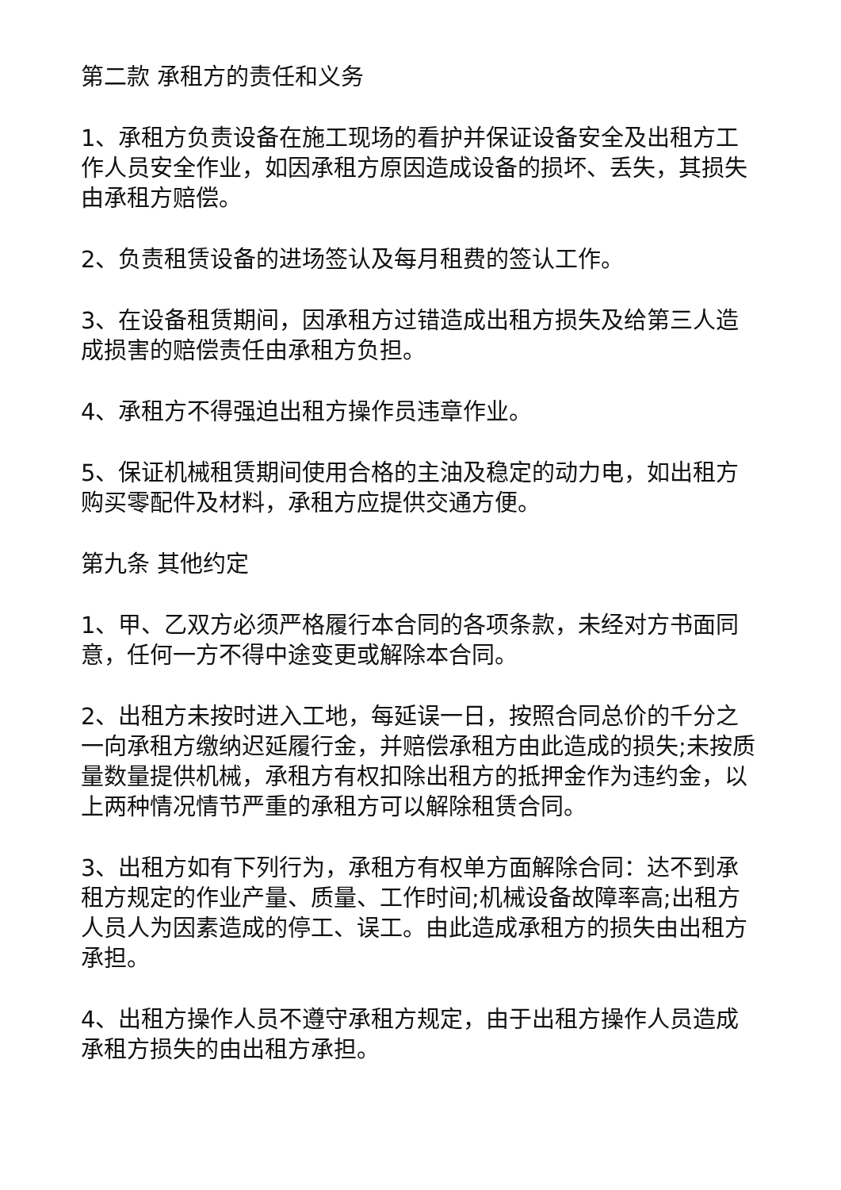第二款 承租方的责任和义务
1、承租方负责设备在施工现场的看护并保证设备安全及出租方工作人员安全作业，如因承租方原因造成设备的损坏、丢失，其损失由承租方赔偿。
2、负责租赁设备的进场签认及每月租费的签认工作。
3、在设备租赁期间，因承租方过错造成出租方损失及给第三人造成损害的赔偿责任由承租方负担。
4、承租方不得强迫出租方操作员违章作业。
5、保证机械租赁期间使用合格的主油及稳定的动力电，如出租方购买零配件及材料，承租方应提供交通方便。
第九条 其他约定
1、甲、乙双方必须严格履行本合同的各项条款，未经对方书面同意，任何一方不得中途变更或解除本合同。
2、出租方未按时进入工地，每延误一日，按照合同总价的千分之一向承租方缴纳迟延履行金，并赔偿承租方由此造成的损失;未按质量数量提供机械，承租方有权扣除出租方的抵押金作为违约金，以上两种情况情节严重的承租方可以解除租赁合同。
3、出租方如有下列行为，承租方有权单方面解除合同：达不到承租方规定的作业产量、质量、工作时间;机械设备故障率高;出租方人员人为因素造成的停工、误工。由此造成承租方的损失由出租方承担。
4、出租方操作人员不遵守承租方规定，由于出租方操作人员造成承租方损失的由出租方承担。